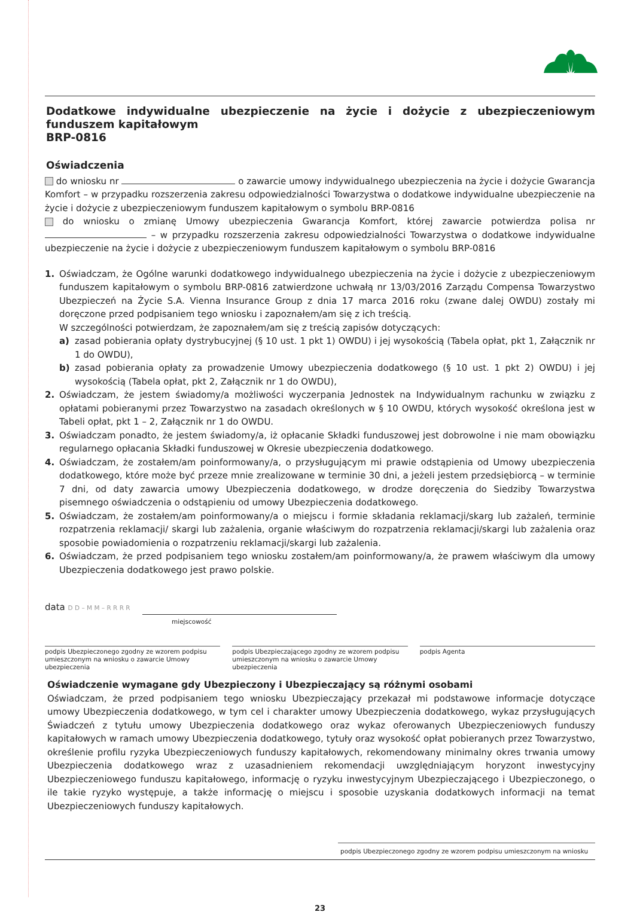Dodatkowe indywidualne ubezpieczenie na życie i dożycie z ubezpieczeniowym funduszem kapitałowym
BRP-0816
Oświadczenia
do wniosku nr o zawarcie umowy indywidualnego ubezpieczenia na życie i dożycie Gwarancja Komfort – w przypadku rozszerzenia zakresu odpowiedzialności Towarzystwa o dodatkowe indywidualne ubezpieczenie na życie i dożycie z ubezpieczeniowym funduszem kapitałowym o symbolu BRP-0816
do wniosku o zmianę Umowy ubezpieczenia Gwarancja Komfort, której zawarcie potwierdza polisa nr – w przypadku rozszerzenia zakresu odpowiedzialności Towarzystwa o dodatkowe indywidualne ubezpieczenie na życie i dożycie z ubezpieczeniowym funduszem kapitałowym o symbolu BRP-0816
1. Oświadczam, że Ogólne warunki dodatkowego indywidualnego ubezpieczenia na życie i dożycie z ubezpieczeniowym funduszem kapitałowym o symbolu BRP-0816 zatwierdzone uchwałą nr 13/03/2016 Zarządu Compensa Towarzystwo Ubezpieczeń na Życie S.A. Vienna Insurance Group z dnia 17 marca 2016 roku (zwane dalej OWDU) zostały mi doręczone przed podpisaniem tego wniosku i zapoznałem/am się z ich treścią.
W szczególności potwierdzam, że zapoznałem/am się z treścią zapisów dotyczących:
a) zasad pobierania opłaty dystrybucyjnej (§ 10 ust. 1 pkt 1) OWDU) i jej wysokością (Tabela opłat, pkt 1, Załącznik nr 1 do OWDU),
b) zasad pobierania opłaty za prowadzenie Umowy ubezpieczenia dodatkowego (§ 10 ust. 1 pkt 2) OWDU) i jej wysokością (Tabela opłat, pkt 2, Załącznik nr 1 do OWDU),
2. Oświadczam, że jestem świadomy/a możliwości wyczerpania Jednostek na Indywidualnym rachunku w związku z opłatami pobieranymi przez Towarzystwo na zasadach określonych w § 10 OWDU, których wysokość określona jest w Tabeli opłat, pkt 1 – 2, Załącznik nr 1 do OWDU.
3. Oświadczam ponadto, że jestem świadomy/a, iż opłacanie Składki funduszowej jest dobrowolne i nie mam obowiązku regularnego opłacania Składki funduszowej w Okresie ubezpieczenia dodatkowego.
4. Oświadczam, że zostałem/am poinformowany/a, o przysługującym mi prawie odstąpienia od Umowy ubezpieczenia dodatkowego, które może być przeze mnie zrealizowane w terminie 30 dni, a jeżeli jestem przedsiębiorcą – w terminie 7 dni, od daty zawarcia umowy Ubezpieczenia dodatkowego, w drodze doręczenia do Siedziby Towarzystwa pisemnego oświadczenia o odstąpieniu od umowy Ubezpieczenia dodatkowego.
5. Oświadczam, że zostałem/am poinformowany/a o miejscu i formie składania reklamacji/skarg lub zażaleń, terminie rozpatrzenia reklamacji/ skargi lub zażalenia, organie właściwym do rozpatrzenia reklamacji/skargi lub zażalenia oraz sposobie powiadomienia o rozpatrzeniu reklamacji/skargi lub zażalenia.
6. Oświadczam, że przed podpisaniem tego wniosku zostałem/am poinformowany/a, że prawem właściwym dla umowy Ubezpieczenia dodatkowego jest prawo polskie.
data D D – M M – R R R R
miejscowość
podpis Ubezpieczonego zgodny ze wzorem podpisu umieszczonym na wniosku o zawarcie Umowy ubezpieczenia
podpis Ubezpieczającego zgodny ze wzorem podpisu umieszczonym na wniosku o zawarcie Umowy ubezpieczenia
podpis Agenta
Oświadczenie wymagane gdy Ubezpieczony i Ubezpieczający są różnymi osobami
Oświadczam, że przed podpisaniem tego wniosku Ubezpieczający przekazał mi podstawowe informacje dotyczące umowy Ubezpieczenia dodatkowego, w tym cel i charakter umowy Ubezpieczenia dodatkowego, wykaz przysługujących Świadczeń z tytułu umowy Ubezpieczenia dodatkowego oraz wykaz oferowanych Ubezpieczeniowych funduszy kapitałowych w ramach umowy Ubezpieczenia dodatkowego, tytuły oraz wysokość opłat pobieranych przez Towarzystwo, określenie profilu ryzyka Ubezpieczeniowych funduszy kapitałowych, rekomendowany minimalny okres trwania umowy Ubezpieczenia dodatkowego wraz z uzasadnieniem rekomendacji uwzględniającym horyzont inwestycyjny Ubezpieczeniowego funduszu kapitałowego, informację o ryzyku inwestycyjnym Ubezpieczającego i Ubezpieczonego, o ile takie ryzyko występuje, a także informację o miejscu i sposobie uzyskania dodatkowych informacji na temat Ubezpieczeniowych funduszy kapitałowych.
podpis Ubezpieczonego zgodny ze wzorem podpisu umieszczonym na wniosku
23